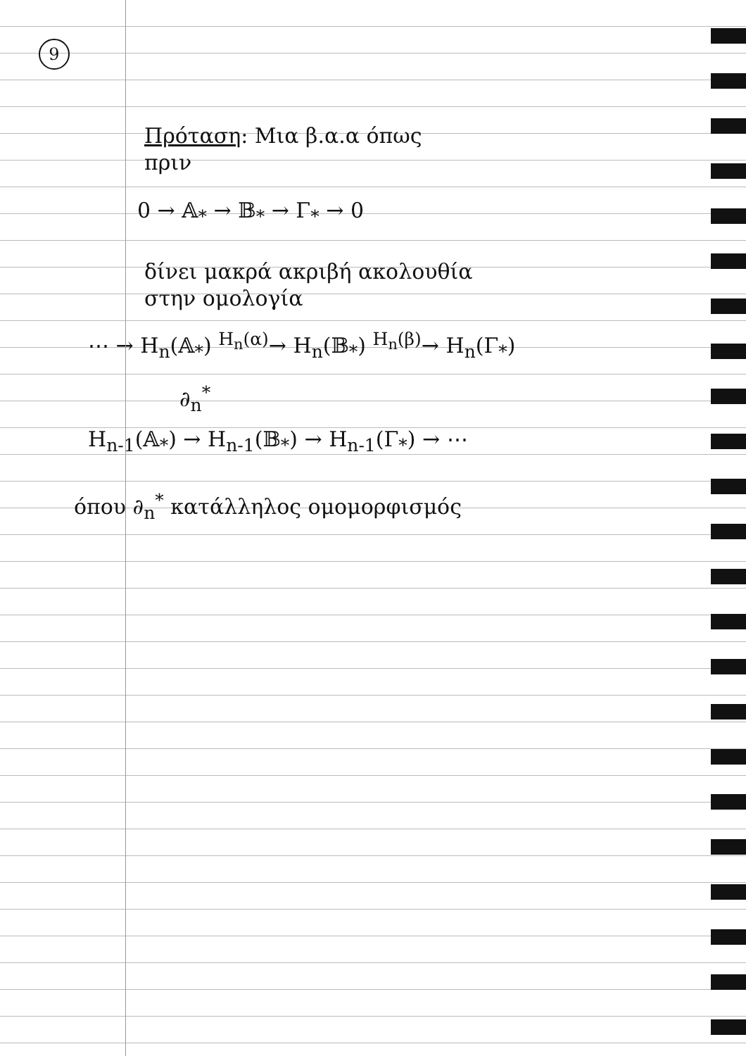9
Πρόταση: Μια β.α.α όπως
πριν
0 → 𝔸<sub>*</sub> → 𝔹<sub>*</sub> → Γ<sub>*</sub> → 0
δίνει μακρά ακριβή ακολουθία
στην ομολογία
⋯ → H<sub>n</sub>(𝔸<sub>*</sub>) <sup>H<sub>n</sub>(α)</sup>→ H<sub>n</sub>(𝔹<sub>*</sub>) <sup>H<sub>n</sub>(β)</sup>→ H<sub>n</sub>(Γ<sub>*</sub>)
∂<sub>n</sub><sup>*</sup>
H<sub>n-1</sub>(𝔸<sub>*</sub>) → H<sub>n-1</sub>(𝔹<sub>*</sub>) → H<sub>n-1</sub>(Γ<sub>*</sub>) → ⋯
όπου ∂<sub>n</sub><sup>*</sup> κατάλληλος ομομορφισμός